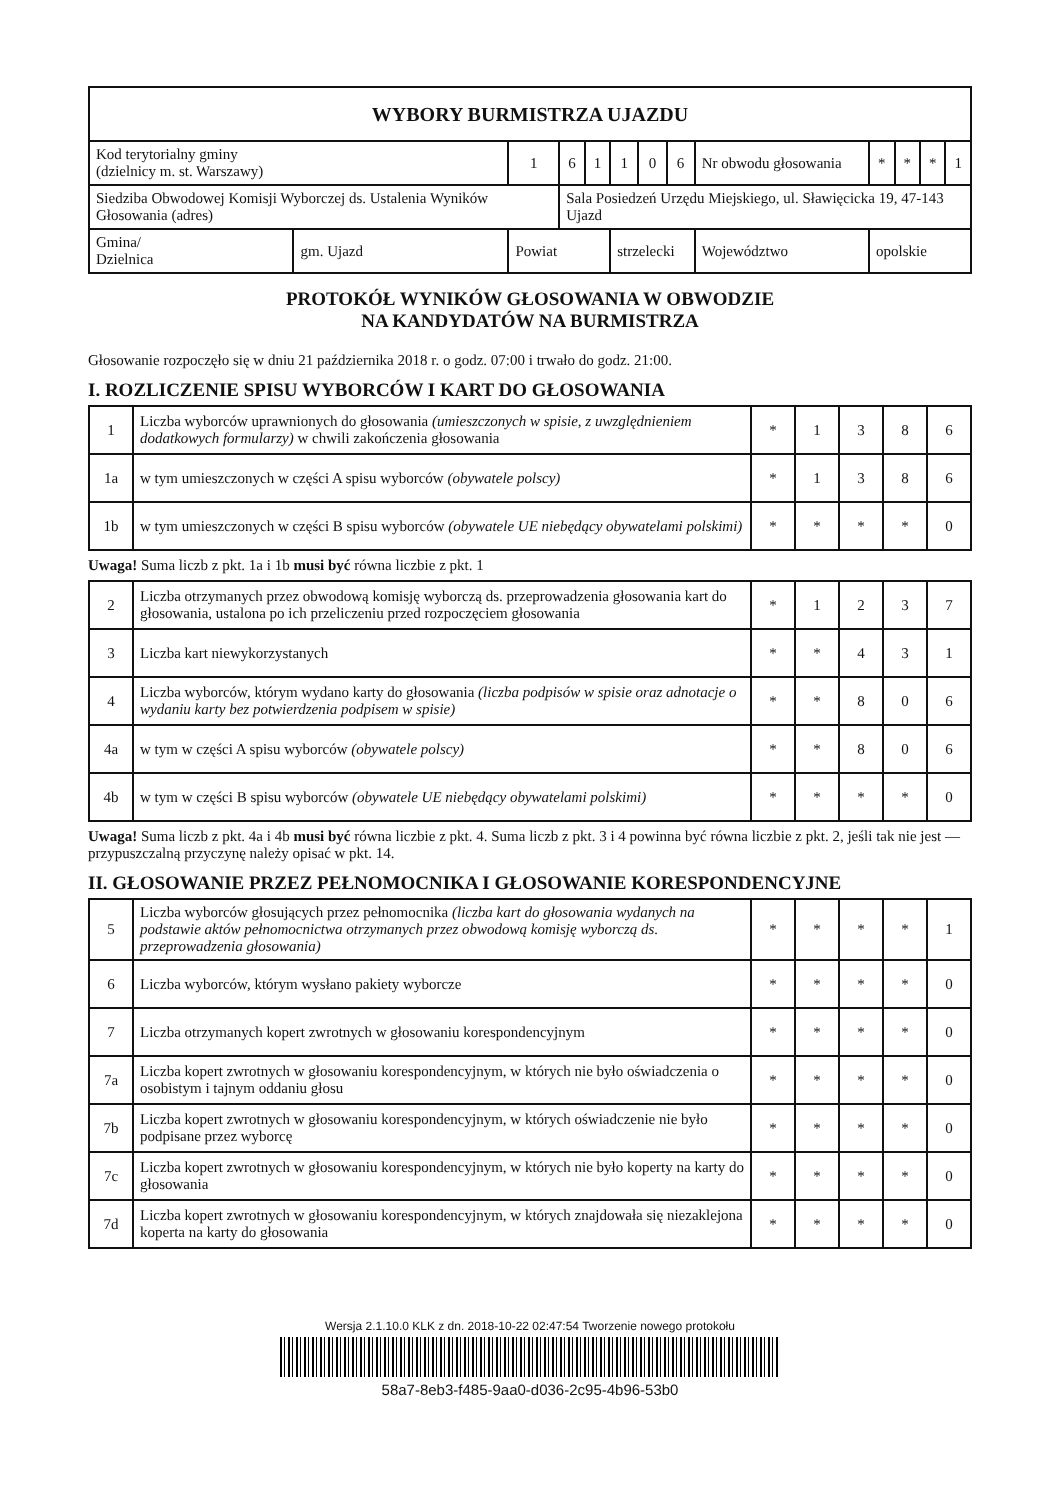| WYBORY BURMISTRZA UJAZDU | | | | | | | | | | | | | |
| Kod terytorialny gminy (dzielnicy m. st. Warszawy) | | 1 | 6 | 1 | 1 | 0 | 6 | Nr obwodu głosowania | | * | * | * | 1 |
| Siedziba Obwodowej Komisji Wyborczej ds. Ustalenia Wyników Głosowania (adres) | | | Sala Posiedzeń Urzędu Miejskiego, ul. Sławięcicka 19, 47-143 Ujazd | | | | | | | | | | |
| Gmina/ Dzielnica | gm. Ujazd | Powiat | | | strzelecki | | | | Województwo | opolskie | | | |
PROTOKÓŁ WYNIKÓW GŁOSOWANIA W OBWODZIE
NA KANDYDATÓW NA BURMISTRZA
Głosowanie rozpoczęło się w dniu 21 października 2018 r. o godz. 07:00 i trwało do godz. 21:00.
I. ROZLICZENIE SPISU WYBORCÓW I KART DO GŁOSOWANIA
| 1 | Liczba wyborców uprawnionych do głosowania (umieszczonych w spisie, z uwzględnieniem dodatkowych formularzy) w chwili zakończenia głosowania | * | 1 | 3 | 8 | 6 |
| 1a | w tym umieszczonych w części A spisu wyborców (obywatele polscy) | * | 1 | 3 | 8 | 6 |
| 1b | w tym umieszczonych w części B spisu wyborców (obywatele UE niebędący obywatelami polskimi) | * | * | * | * | 0 |
Uwaga! Suma liczb z pkt. 1a i 1b musi być równa liczbie z pkt. 1
| 2 | Liczba otrzymanych przez obwodową komisję wyborczą ds. przeprowadzenia głosowania kart do głosowania, ustalona po ich przeliczeniu przed rozpoczęciem głosowania | * | 1 | 2 | 3 | 7 |
| 3 | Liczba kart niewykorzystanych | * | * | 4 | 3 | 1 |
| 4 | Liczba wyborców, którym wydano karty do głosowania (liczba podpisów w spisie oraz adnotacje o wydaniu karty bez potwierdzenia podpisem w spisie) | * | * | 8 | 0 | 6 |
| 4a | w tym w części A spisu wyborców (obywatele polscy) | * | * | 8 | 0 | 6 |
| 4b | w tym w części B spisu wyborców (obywatele UE niebędący obywatelami polskimi) | * | * | * | * | 0 |
Uwaga! Suma liczb z pkt. 4a i 4b musi być równa liczbie z pkt. 4. Suma liczb z pkt. 3 i 4 powinna być równa liczbie z pkt. 2, jeśli tak nie jest — przypuszczalną przyczynę należy opisać w pkt. 14.
II. GŁOSOWANIE PRZEZ PEŁNOMOCNIKA I GŁOSOWANIE KORESPONDENCYJNE
| 5 | Liczba wyborców głosujących przez pełnomocnika (liczba kart do głosowania wydanych na podstawie aktów pełnomocnictwa otrzymanych przez obwodową komisję wyborczą ds. przeprowadzenia głosowania) | * | * | * | * | 1 |
| 6 | Liczba wyborców, którym wysłano pakiety wyborcze | * | * | * | * | 0 |
| 7 | Liczba otrzymanych kopert zwrotnych w głosowaniu korespondencyjnym | * | * | * | * | 0 |
| 7a | Liczba kopert zwrotnych w głosowaniu korespondencyjnym, w których nie było oświadczenia o osobistym i tajnym oddaniu głosu | * | * | * | * | 0 |
| 7b | Liczba kopert zwrotnych w głosowaniu korespondencyjnym, w których oświadczenie nie było podpisane przez wyborcę | * | * | * | * | 0 |
| 7c | Liczba kopert zwrotnych w głosowaniu korespondencyjnym, w których nie było koperty na karty do głosowania | * | * | * | * | 0 |
| 7d | Liczba kopert zwrotnych w głosowaniu korespondencyjnym, w których znajdowała się niezaklejona koperta na karty do głosowania | * | * | * | * | 0 |
Wersja 2.1.10.0 KLK z dn. 2018-10-22 02:47:54 Tworzenie nowego protokołu
58a7-8eb3-f485-9aa0-d036-2c95-4b96-53b0